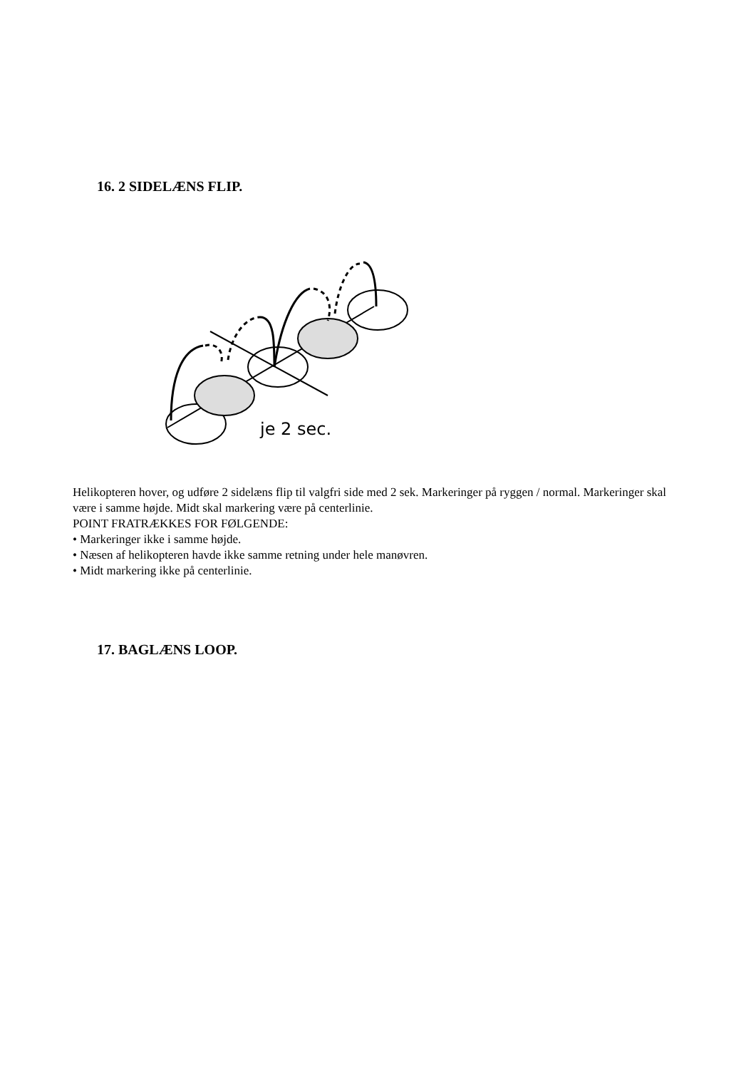16. 2 SIDELÆNS FLIP.
je 2 sec.
Helikopteren hover, og udføre 2 sidelæns flip til valgfri side med 2 sek. Markeringer på ryggen / normal. Markeringer skal være i samme højde. Midt skal markering være på centerlinie.
POINT FRATRÆKKES FOR FØLGENDE:
• Markeringer ikke i samme højde.
• Næsen af helikopteren havde ikke samme retning under hele manøvren.
• Midt markering ikke på centerlinie.
17. BAGLÆNS LOOP.